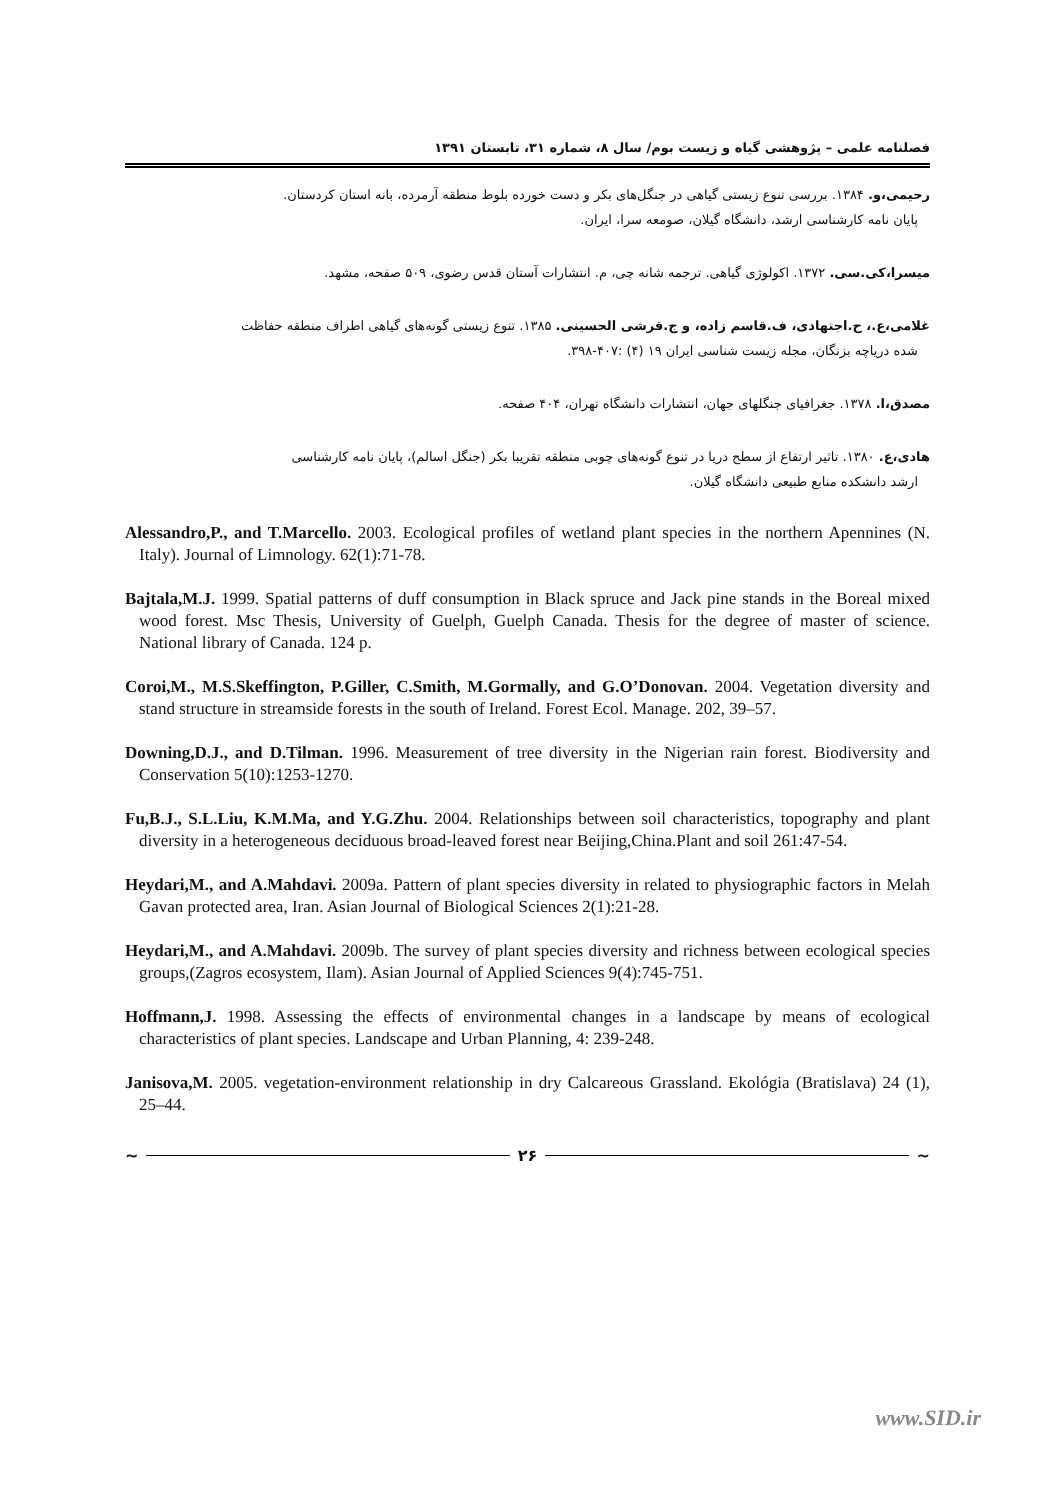فصلنامه علمی – پژوهشی گیاه و زیست بوم/ سال ۸، شماره ۳۱، تابستان ۱۳۹۱
رحیمی،و. ۱۳۸۴. بررسی تنوع زیستی گیاهی در جنگل‌های بکر و دست خورده بلوط منطقه آرمرده، بانه استان کردستان.
پایان نامه کارشناسی ارشد، دانشگاه گیلان، صومعه سرا، ایران.
میسرا،کی.سی. ۱۳۷۲. اکولوژی گیاهی. ترجمه شانه چی، م. انتشارات آستان قدس رضوی، ۵۰۹ صفحه، مشهد.
غلامی،ع.، ح.اجتهادی، ف.قاسم زاده، و ج.قرشی الحسینی. ۱۳۸۵. تنوع زیستی گونه‌های گیاهی اطراف منطقه حفاظت
شده دریاچه بزنگان، مجله زیست شناسی ایران ۱۹ (۴) :۴۰۷-۳۹۸.
مصدق،ا. ۱۳۷۸. جغرافیای جنگلهای جهان، انتشارات دانشگاه تهران، ۴۰۴ صفحه.
هادی،ع. ۱۳۸۰. تاثیر ارتفاع از سطح دریا در تنوع گونه‌های چوبی منطقه تقریبا بکر (جنگل اسالم)، پایان نامه کارشناسی
ارشد دانشکده منابع طبیعی دانشگاه گیلان.
Alessandro,P., and T.Marcello. 2003. Ecological profiles of wetland plant species in the northern Apennines (N. Italy). Journal of Limnology. 62(1):71-78.
Bajtala,M.J. 1999. Spatial patterns of duff consumption in Black spruce and Jack pine stands in the Boreal mixed wood forest. Msc Thesis, University of Guelph, Guelph Canada. Thesis for the degree of master of science. National library of Canada. 124 p.
Coroi,M., M.S.Skeffington, P.Giller, C.Smith, M.Gormally, and G.O’Donovan. 2004. Vegetation diversity and stand structure in streamside forests in the south of Ireland. Forest Ecol. Manage. 202, 39–57.
Downing,D.J., and D.Tilman. 1996. Measurement of tree diversity in the Nigerian rain forest. Biodiversity and Conservation 5(10):1253-1270.
Fu,B.J., S.L.Liu, K.M.Ma, and Y.G.Zhu. 2004. Relationships between soil characteristics, topography and plant diversity in a heterogeneous deciduous broad-leaved forest near Beijing,China.Plant and soil 261:47-54.
Heydari,M., and A.Mahdavi. 2009a. Pattern of plant species diversity in related to physiographic factors in Melah Gavan protected area, Iran. Asian Journal of Biological Sciences 2(1):21-28.
Heydari,M., and A.Mahdavi. 2009b. The survey of plant species diversity and richness between ecological species groups,(Zagros ecosystem, Ilam). Asian Journal of Applied Sciences 9(4):745-751.
Hoffmann,J. 1998. Assessing the effects of environmental changes in a landscape by means of ecological characteristics of plant species. Landscape and Urban Planning, 4: 239-248.
Janisova,M. 2005. vegetation-environment relationship in dry Calcareous Grassland. Ekológia (Bratislava) 24 (1), 25–44.
~ ۲۶ ~
www.SID.ir